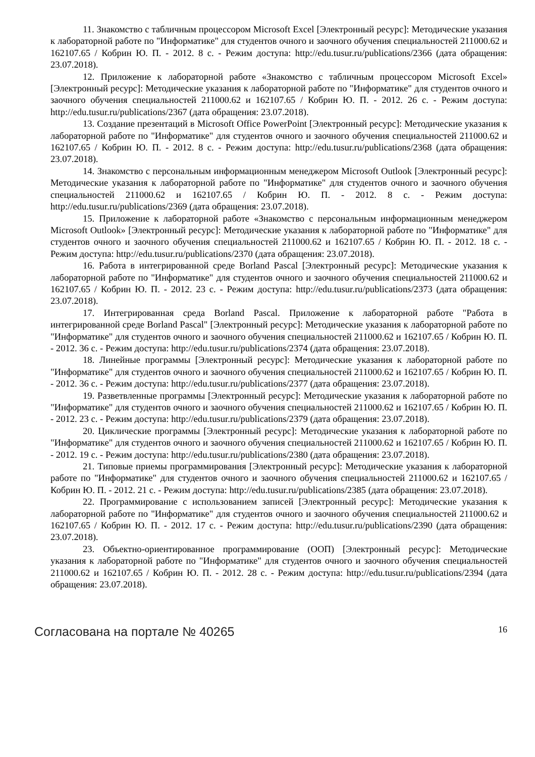11. Знакомство с табличным процессором Microsoft Excel [Электронный ресурс]: Методические указания к лабораторной работе по "Информатике" для студентов очного и заочного обучения специальностей 211000.62 и 162107.65 / Кобрин Ю. П. - 2012. 8 с. - Режим доступа: http://edu.tusur.ru/publications/2366 (дата обращения: 23.07.2018).
12. Приложение к лабораторной работе «Знакомство с табличным процессором Microsoft Excel» [Электронный ресурс]: Методические указания к лабораторной работе по "Информатике" для студентов очного и заочного обучения специальностей 211000.62 и 162107.65 / Кобрин Ю. П. - 2012. 26 с. - Режим доступа: http://edu.tusur.ru/publications/2367 (дата обращения: 23.07.2018).
13. Создание презентаций в Microsoft Office PowerPoint [Электронный ресурс]: Методические указания к лабораторной работе по "Информатике" для студентов очного и заочного обучения специальностей 211000.62 и 162107.65 / Кобрин Ю. П. - 2012. 8 с. - Режим доступа: http://edu.tusur.ru/publications/2368 (дата обращения: 23.07.2018).
14. Знакомство с персональным информационным менеджером Microsoft Outlook [Электронный ресурс]: Методические указания к лабораторной работе по "Информатике" для студентов очного и заочного обучения специальностей 211000.62 и 162107.65 / Кобрин Ю. П. - 2012. 8 с. - Режим доступа: http://edu.tusur.ru/publications/2369 (дата обращения: 23.07.2018).
15. Приложение к лабораторной работе «Знакомство с персональным информационным менеджером Microsoft Outlook» [Электронный ресурс]: Методические указания к лабораторной работе по "Информатике" для студентов очного и заочного обучения специальностей 211000.62 и 162107.65 / Кобрин Ю. П. - 2012. 18 с. - Режим доступа: http://edu.tusur.ru/publications/2370 (дата обращения: 23.07.2018).
16. Работа в интегрированной среде Borland Pascal [Электронный ресурс]: Методические указания к лабораторной работе по "Информатике" для студентов очного и заочного обучения специальностей 211000.62 и 162107.65 / Кобрин Ю. П. - 2012. 23 с. - Режим доступа: http://edu.tusur.ru/publications/2373 (дата обращения: 23.07.2018).
17. Интегрированная среда Borland Pascal. Приложение к лабораторной работе "Работа в интегрированной среде Borland Pascal" [Электронный ресурс]: Методические указания к лабораторной работе по "Информатике" для студентов очного и заочного обучения специальностей 211000.62 и 162107.65 / Кобрин Ю. П. - 2012. 36 с. - Режим доступа: http://edu.tusur.ru/publications/2374 (дата обращения: 23.07.2018).
18. Линейные программы [Электронный ресурс]: Методические указания к лабораторной работе по "Информатике" для студентов очного и заочного обучения специальностей 211000.62 и 162107.65 / Кобрин Ю. П. - 2012. 36 с. - Режим доступа: http://edu.tusur.ru/publications/2377 (дата обращения: 23.07.2018).
19. Разветвленные программы [Электронный ресурс]: Методические указания к лабораторной работе по "Информатике" для студентов очного и заочного обучения специальностей 211000.62 и 162107.65 / Кобрин Ю. П. - 2012. 23 с. - Режим доступа: http://edu.tusur.ru/publications/2379 (дата обращения: 23.07.2018).
20. Циклические программы [Электронный ресурс]: Методические указания к лабораторной работе по "Информатике" для студентов очного и заочного обучения специальностей 211000.62 и 162107.65 / Кобрин Ю. П. - 2012. 19 с. - Режим доступа: http://edu.tusur.ru/publications/2380 (дата обращения: 23.07.2018).
21. Типовые приемы программирования [Электронный ресурс]: Методические указания к лабораторной работе по "Информатике" для студентов очного и заочного обучения специальностей 211000.62 и 162107.65 / Кобрин Ю. П. - 2012. 21 с. - Режим доступа: http://edu.tusur.ru/publications/2385 (дата обращения: 23.07.2018).
22. Программирование с использованием записей [Электронный ресурс]: Методические указания к лабораторной работе по "Информатике" для студентов очного и заочного обучения специальностей 211000.62 и 162107.65 / Кобрин Ю. П. - 2012. 17 с. - Режим доступа: http://edu.tusur.ru/publications/2390 (дата обращения: 23.07.2018).
23. Объектно-ориентированное программирование (ООП) [Электронный ресурс]: Методические указания к лабораторной работе по "Информатике" для студентов очного и заочного обучения специальностей 211000.62 и 162107.65 / Кобрин Ю. П. - 2012. 28 с. - Режим доступа: http://edu.tusur.ru/publications/2394 (дата обращения: 23.07.2018).
Согласована на портале № 40265 16